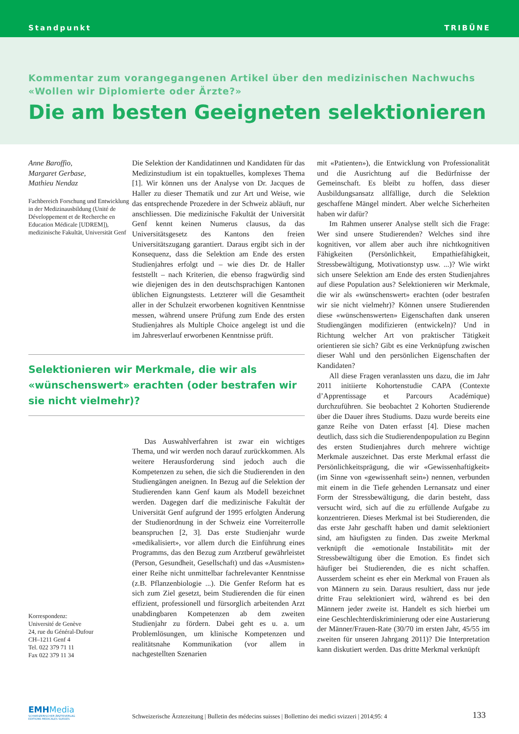Standpunkt TRIBÜNE
Kommentar zum vorangegangenen Artikel über den medizinischen Nachwuchs
«Wollen wir Diplomierte oder Ärzte?»
Die am besten Geeigneten selektionieren
Anne Baroffio,
Margaret Gerbase,
Mathieu Nendaz
Fachbereich Forschung und Entwicklung in der Medizinausbildung (Unité de Développement et de Recherche en Education Médicale [UDREM]), medizinische Fakultät, Universität Genf
Die Selektion der Kandidatinnen und Kandidaten für das Medizinstudium ist ein topaktuelles, komplexes Thema [1]. Wir können uns der Analyse von Dr. Jacques de Haller zu dieser Thematik und zur Art und Weise, wie das entsprechende Prozedere in der Schweiz abläuft, nur anschliessen. Die medizinische Fakultät der Universität Genf kennt keinen Numerus clausus, da das Universitätsgesetz des Kantons den freien Universitätszugang garantiert. Daraus ergibt sich in der Konsequenz, dass die Selektion am Ende des ersten Studienjahres erfolgt und – wie dies Dr. de Haller feststellt – nach Kriterien, die ebenso fragwürdig sind wie diejenigen des in den deutschsprachigen Kantonen üblichen Eignungstests. Letzterer will die Gesamtheit aller in der Schulzeit erworbenen kognitiven Kenntnisse messen, während unsere Prüfung zum Ende des ersten Studienjahres als Multiple Choice angelegt ist und die im Jahresverlauf erworbenen Kenntnisse prüft.
Selektionieren wir Merkmale, die wir als «wünschenswert» erachten (oder bestrafen wir sie nicht vielmehr)?
Korrespondenz:
Université de Genève
24, rue du Général-Dufour
CH–1211 Genf 4
Tel. 022 379 71 11
Fax 022 379 11 34
Das Auswahlverfahren ist zwar ein wichtiges Thema, und wir werden noch darauf zurückkommen. Als weitere Herausforderung sind jedoch auch die Kompetenzen zu sehen, die sich die Studierenden in den Studiengängen aneignen. In Bezug auf die Selektion der Studierenden kann Genf kaum als Modell bezeichnet werden. Dagegen darf die medizinische Fakultät der Universität Genf aufgrund der 1995 erfolgten Änderung der Studienordnung in der Schweiz eine Vorreiterrolle beanspruchen [2, 3]. Das erste Studienjahr wurde «medikalisiert», vor allem durch die Einführung eines Programms, das den Bezug zum Arztberuf gewährleistet (Person, Gesundheit, Gesellschaft) und das «Ausmisten» einer Reihe nicht unmittelbar fachrelevanter Kenntnisse (z.B. Pflanzenbiologie ...). Die Genfer Reform hat es sich zum Ziel gesetzt, beim Studierenden die für einen effizient, professionell und fürsorglich arbeitenden Arzt unabdingbaren Kompetenzen ab dem zweiten Studienjahr zu fördern. Dabei geht es u. a. um Problemlösungen, um klinische Kompetenzen und realitätsnahe Kommunikation (vor allem in nachgestellten Szenarien
mit «Patienten»), die Entwicklung von Professionalität und die Ausrichtung auf die Bedürfnisse der Gemeinschaft. Es bleibt zu hoffen, dass dieser Ausbildungsansatz allfällige, durch die Selektion geschaffene Mängel mindert. Aber welche Sicherheiten haben wir dafür?
Im Rahmen unserer Analyse stellt sich die Frage: Wer sind unsere Studierenden? Welches sind ihre kognitiven, vor allem aber auch ihre nichtkognitiven Fähigkeiten (Persönlichkeit, Empathiefähigkeit, Stressbewältigung, Motivationstyp usw. ...)? Wie wirkt sich unsere Selektion am Ende des ersten Studienjahres auf diese Population aus? Selektionieren wir Merkmale, die wir als «wünschenswert» erachten (oder bestrafen wir sie nicht vielmehr)? Können unsere Studierenden diese «wünschenswerten» Eigenschaften dank unseren Studiengängen modifizieren (entwickeln)? Und in Richtung welcher Art von praktischer Tätigkeit orientieren sie sich? Gibt es eine Verknüpfung zwischen dieser Wahl und den persönlichen Eigenschaften der Kandidaten?
All diese Fragen veranlassten uns dazu, die im Jahr 2011 initiierte Kohortenstudie CAPA (Contexte d’Apprentissage et Parcours Académique) durchzuführen. Sie beobachtet 2 Kohorten Studierende über die Dauer ihres Studiums. Dazu wurde bereits eine ganze Reihe von Daten erfasst [4]. Diese machen deutlich, dass sich die Studierendenpopulation zu Beginn des ersten Studienjahres durch mehrere wichtige Merkmale auszeichnet. Das erste Merkmal erfasst die Persönlichkeitsprägung, die wir «Gewissenhaftigkeit» (im Sinne von «gewissenhaft sein») nennen, verbunden mit einem in die Tiefe gehenden Lernansatz und einer Form der Stressbewältigung, die darin besteht, dass versucht wird, sich auf die zu erfüllende Aufgabe zu konzentrieren. Dieses Merkmal ist bei Studierenden, die das erste Jahr geschafft haben und damit selektioniert sind, am häufigsten zu finden. Das zweite Merkmal verknüpft die «emotionale Instabilität» mit der Stressbewältigung über die Emotion. Es findet sich häufiger bei Studierenden, die es nicht schaffen. Ausserdem scheint es eher ein Merkmal von Frauen als von Männern zu sein. Daraus resultiert, dass nur jede dritte Frau selektioniert wird, während es bei den Männern jeder zweite ist. Handelt es sich hierbei um eine Geschlechterdiskriminierung oder eine Austarierung der Männer/Frauen-Rate (30/70 im ersten Jahr, 45/55 im zweiten für unseren Jahrgang 2011)? Die Interpretation kann diskutiert werden. Das dritte Merkmal verknüpft
EMH Media
SCHWEIZERISCHER ÄRZTEVERLAG
EDITIONS MEDICALES SUISSES
Schweizerische Ärztezeitung | Bulletin des médecins suisses | Bollettino dei medici svizzeri | 2014;95: 4
133